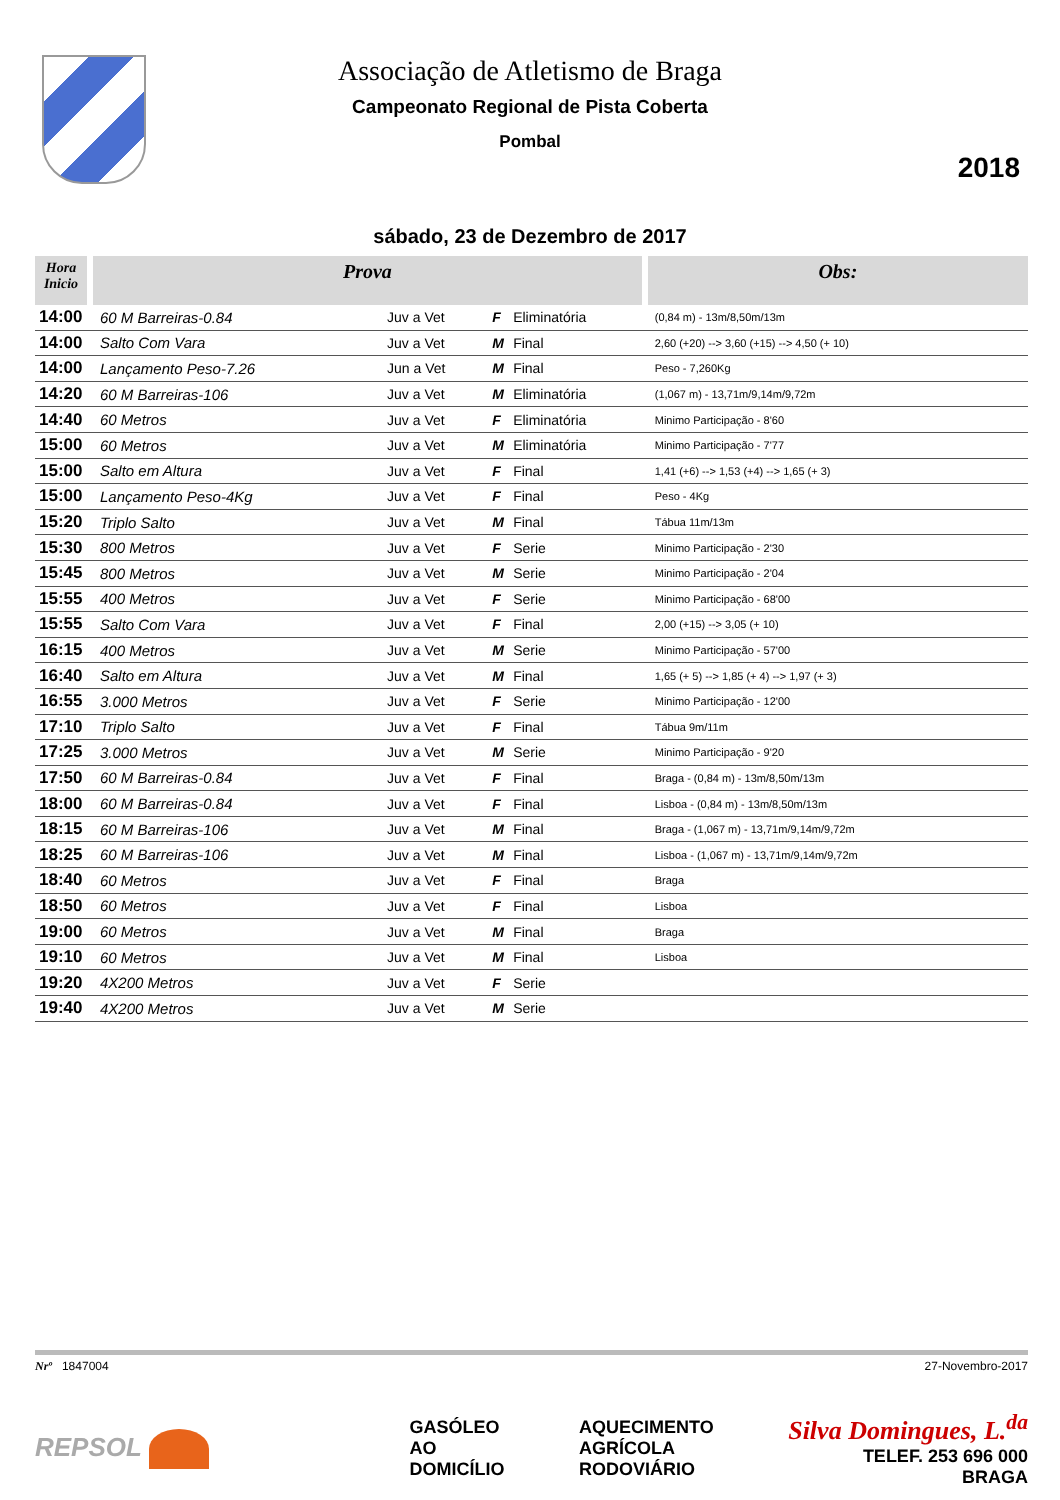Associação de Atletismo de Braga
Campeonato Regional de Pista Coberta
Pombal
2018
sábado, 23 de Dezembro de 2017
| Hora Inicio | Prova | | | | Obs: |
| --- | --- | --- | --- | --- | --- |
| 14:00 | 60 M Barreiras-0.84 | Juv a Vet | F | Eliminatória | (0,84 m) - 13m/8,50m/13m |
| 14:00 | Salto Com Vara | Juv a Vet | M | Final | 2,60 (+20) --> 3,60 (+15) --> 4,50 (+ 10) |
| 14:00 | Lançamento Peso-7.26 | Jun a Vet | M | Final | Peso - 7,260Kg |
| 14:20 | 60 M Barreiras-106 | Juv a Vet | M | Eliminatória | (1,067 m) - 13,71m/9,14m/9,72m |
| 14:40 | 60 Metros | Juv a Vet | F | Eliminatória | Minimo Participação - 8'60 |
| 15:00 | 60 Metros | Juv a Vet | M | Eliminatória | Minimo Participação - 7'77 |
| 15:00 | Salto em Altura | Juv a Vet | F | Final | 1,41 (+6) --> 1,53 (+4) --> 1,65 (+ 3) |
| 15:00 | Lançamento Peso-4Kg | Juv a Vet | F | Final | Peso - 4Kg |
| 15:20 | Triplo Salto | Juv a Vet | M | Final | Tábua 11m/13m |
| 15:30 | 800 Metros | Juv a Vet | F | Serie | Minimo Participação - 2'30 |
| 15:45 | 800 Metros | Juv a Vet | M | Serie | Minimo Participação - 2'04 |
| 15:55 | 400 Metros | Juv a Vet | F | Serie | Minimo Participação - 68'00 |
| 15:55 | Salto Com Vara | Juv a Vet | F | Final | 2,00 (+15) --> 3,05 (+ 10) |
| 16:15 | 400 Metros | Juv a Vet | M | Serie | Minimo Participação - 57'00 |
| 16:40 | Salto em Altura | Juv a Vet | M | Final | 1,65 (+ 5) --> 1,85 (+ 4) --> 1,97 (+ 3) |
| 16:55 | 3.000 Metros | Juv a Vet | F | Serie | Minimo Participação - 12'00 |
| 17:10 | Triplo Salto | Juv a Vet | F | Final | Tábua 9m/11m |
| 17:25 | 3.000 Metros | Juv a Vet | M | Serie | Minimo Participação - 9'20 |
| 17:50 | 60 M Barreiras-0.84 | Juv a Vet | F | Final | Braga - (0,84 m) - 13m/8,50m/13m |
| 18:00 | 60 M Barreiras-0.84 | Juv a Vet | F | Final | Lisboa - (0,84 m) - 13m/8,50m/13m |
| 18:15 | 60 M Barreiras-106 | Juv a Vet | M | Final | Braga - (1,067 m) - 13,71m/9,14m/9,72m |
| 18:25 | 60 M Barreiras-106 | Juv a Vet | M | Final | Lisboa - (1,067 m) - 13,71m/9,14m/9,72m |
| 18:40 | 60 Metros | Juv a Vet | F | Final | Braga |
| 18:50 | 60 Metros | Juv a Vet | F | Final | Lisboa |
| 19:00 | 60 Metros | Juv a Vet | M | Final | Braga |
| 19:10 | 60 Metros | Juv a Vet | M | Final | Lisboa |
| 19:20 | 4X200 Metros | Juv a Vet | F | Serie | |
| 19:40 | 4X200 Metros | Juv a Vet | M | Serie | |
Nrº 1847004 27-Novembro-2017
REPSOL
GASÓLEO
AO
DOMICÍLIO
AQUECIMENTO
AGRÍCOLA
RODOVIÁRIO
Silva Domingues, L.<sup>da</sup>
TELEF. 253 696 000
BRAGA